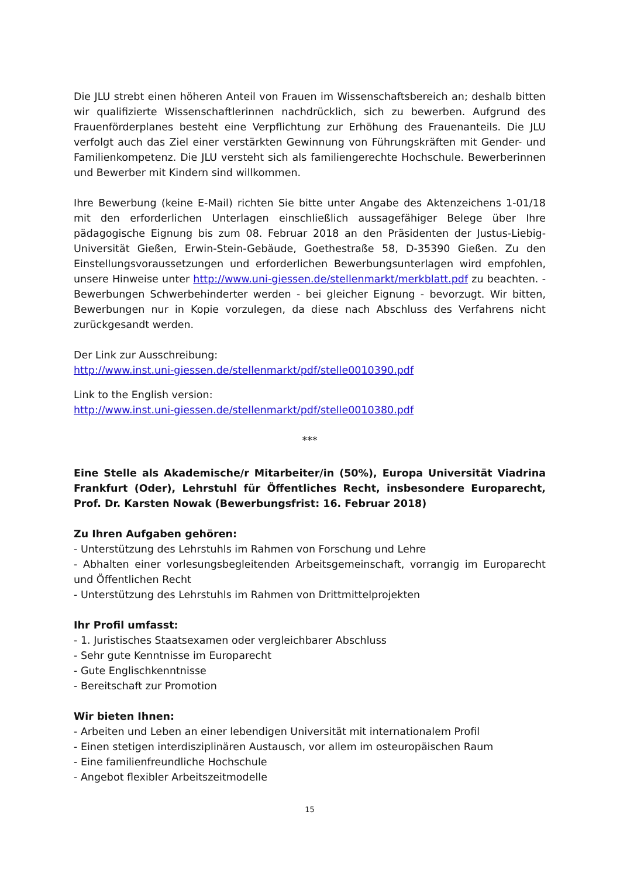Die JLU strebt einen höheren Anteil von Frauen im Wissenschaftsbereich an; deshalb bitten wir qualifizierte Wissenschaftlerinnen nachdrücklich, sich zu bewerben. Aufgrund des Frauenförderplanes besteht eine Verpflichtung zur Erhöhung des Frauenanteils. Die JLU verfolgt auch das Ziel einer verstärkten Gewinnung von Führungskräften mit Gender- und Familienkompetenz. Die JLU versteht sich als familiengerechte Hochschule. Bewerberinnen und Bewerber mit Kindern sind willkommen.
Ihre Bewerbung (keine E-Mail) richten Sie bitte unter Angabe des Aktenzeichens 1-01/18 mit den erforderlichen Unterlagen einschließlich aussagefähiger Belege über Ihre pädagogische Eignung bis zum 08. Februar 2018 an den Präsidenten der Justus-Liebig- Universität Gießen, Erwin-Stein-Gebäude, Goethestraße 58, D-35390 Gießen. Zu den Einstellungsvoraussetzungen und erforderlichen Bewerbungsunterlagen wird empfohlen, unsere Hinweise unter http://www.uni-giessen.de/stellenmarkt/merkblatt.pdf zu beachten. - Bewerbungen Schwerbehinderter werden - bei gleicher Eignung - bevorzugt. Wir bitten, Bewerbungen nur in Kopie vorzulegen, da diese nach Abschluss des Verfahrens nicht zurückgesandt werden.
Der Link zur Ausschreibung:
http://www.inst.uni-giessen.de/stellenmarkt/pdf/stelle0010390.pdf
Link to the English version:
http://www.inst.uni-giessen.de/stellenmarkt/pdf/stelle0010380.pdf
***
Eine Stelle als Akademische/r Mitarbeiter/in (50%), Europa Universität Viadrina Frankfurt (Oder), Lehrstuhl für Öffentliches Recht, insbesondere Europarecht, Prof. Dr. Karsten Nowak (Bewerbungsfrist: 16. Februar 2018)
Zu Ihren Aufgaben gehören:
- Unterstützung des Lehrstuhls im Rahmen von Forschung und Lehre
- Abhalten einer vorlesungsbegleitenden Arbeitsgemeinschaft, vorrangig im Europarecht und Öffentlichen Recht
- Unterstützung des Lehrstuhls im Rahmen von Drittmittelprojekten
Ihr Profil umfasst:
- 1. Juristisches Staatsexamen oder vergleichbarer Abschluss
- Sehr gute Kenntnisse im Europarecht
- Gute Englischkenntnisse
- Bereitschaft zur Promotion
Wir bieten Ihnen:
- Arbeiten und Leben an einer lebendigen Universität mit internationalem Profil
- Einen stetigen interdisziplinären Austausch, vor allem im osteuropäischen Raum
- Eine familienfreundliche Hochschule
- Angebot flexibler Arbeitszeitmodelle
15